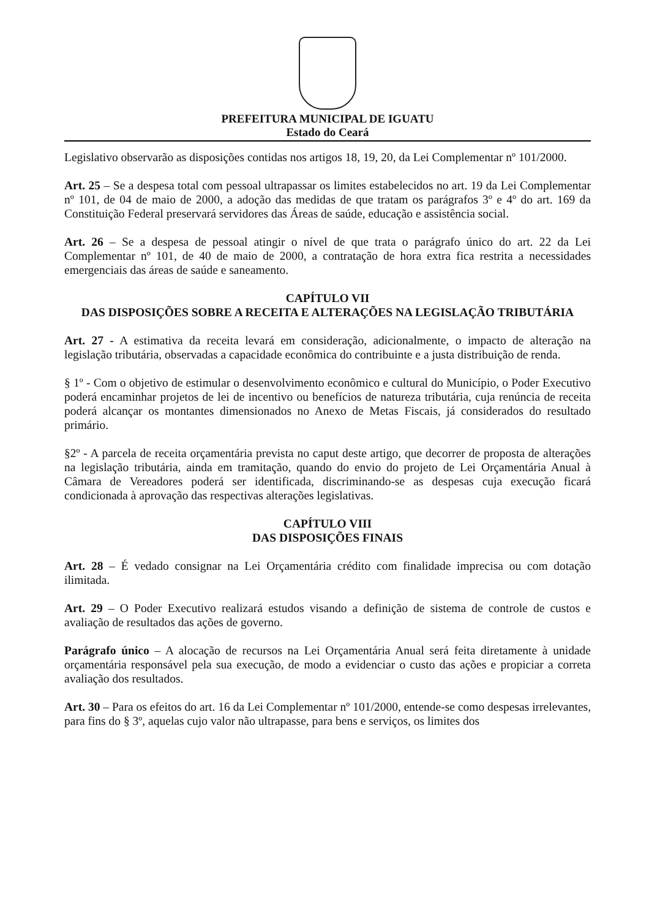PREFEITURA MUNICIPAL DE IGUATU
Estado do Ceará
Legislativo observarão as disposições contidas nos artigos 18, 19, 20, da Lei Complementar nº 101/2000.
Art. 25 – Se a despesa total com pessoal ultrapassar os limites estabelecidos no art. 19 da Lei Complementar nº 101, de 04 de maio de 2000, a adoção das medidas de que tratam os parágrafos 3º e 4º do art. 169 da Constituição Federal preservará servidores das Áreas de saúde, educação e assistência social.
Art. 26 – Se a despesa de pessoal atingir o nível de que trata o parágrafo único do art. 22 da Lei Complementar nº 101, de 40 de maio de 2000, a contratação de hora extra fica restrita a necessidades emergenciais das áreas de saúde e saneamento.
CAPÍTULO VII
DAS DISPOSIÇÕES SOBRE A RECEITA E ALTERAÇÕES NA LEGISLAÇÃO TRIBUTÁRIA
Art. 27 - A estimativa da receita levará em consideração, adicionalmente, o impacto de alteração na legislação tributária, observadas a capacidade econômica do contribuinte e a justa distribuição de renda.
§ 1º - Com o objetivo de estimular o desenvolvimento econômico e cultural do Município, o Poder Executivo poderá encaminhar projetos de lei de incentivo ou benefícios de natureza tributária, cuja renúncia de receita poderá alcançar os montantes dimensionados no Anexo de Metas Fiscais, já considerados do resultado primário.
§2º - A parcela de receita orçamentária prevista no caput deste artigo, que decorrer de proposta de alterações na legislação tributária, ainda em tramitação, quando do envio do projeto de Lei Orçamentária Anual à Câmara de Vereadores poderá ser identificada, discriminando-se as despesas cuja execução ficará condicionada à aprovação das respectivas alterações legislativas.
CAPÍTULO VIII
DAS DISPOSIÇÕES FINAIS
Art. 28 – É vedado consignar na Lei Orçamentária crédito com finalidade imprecisa ou com dotação ilimitada.
Art. 29 – O Poder Executivo realizará estudos visando a definição de sistema de controle de custos e avaliação de resultados das ações de governo.
Parágrafo único – A alocação de recursos na Lei Orçamentária Anual será feita diretamente à unidade orçamentária responsável pela sua execução, de modo a evidenciar o custo das ações e propiciar a correta avaliação dos resultados.
Art. 30 – Para os efeitos do art. 16 da Lei Complementar nº 101/2000, entende-se como despesas irrelevantes, para fins do § 3º, aquelas cujo valor não ultrapasse, para bens e serviços, os limites dos